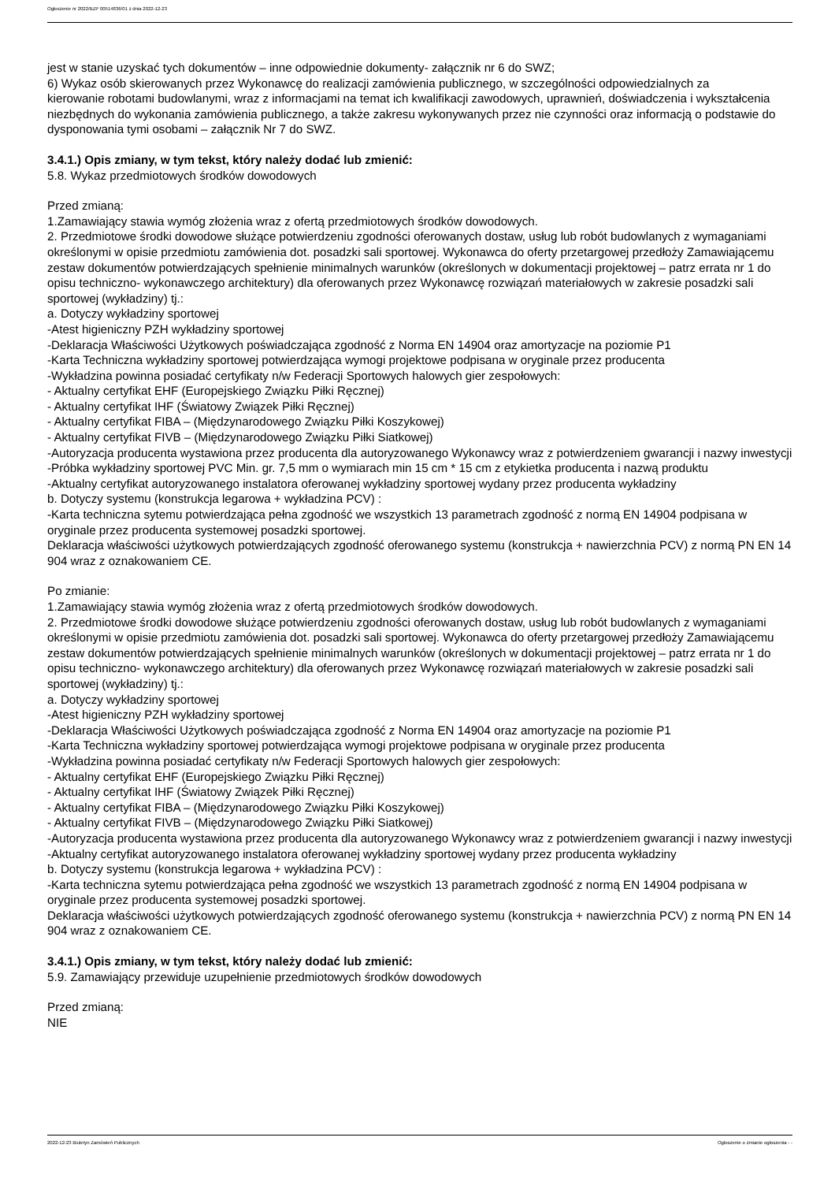Ogłoszenie nr 2022/BZP 00514836/01 z dnia 2022-12-23
jest w stanie uzyskać tych dokumentów – inne odpowiednie dokumenty- załącznik nr 6 do SWZ;
6) Wykaz osób skierowanych przez Wykonawcę do realizacji zamówienia publicznego, w szczególności odpowiedzialnych za
kierowanie robotami budowlanymi, wraz z informacjami na temat ich kwalifikacji zawodowych, uprawnień, doświadczenia i wykształcenia niezbędnych do wykonania zamówienia publicznego, a także zakresu wykonywanych przez nie czynności oraz informacją o podstawie do dysponowania tymi osobami – załącznik Nr 7 do SWZ.
3.4.1.) Opis zmiany, w tym tekst, który należy dodać lub zmienić:
5.8. Wykaz przedmiotowych środków dowodowych
Przed zmianą:
1.Zamawiający stawia wymóg złożenia wraz z ofertą przedmiotowych środków dowodowych.
2. Przedmiotowe środki dowodowe służące potwierdzeniu zgodności oferowanych dostaw, usług lub robót budowlanych z wymaganiami określonymi w opisie przedmiotu zamówienia dot. posadzki sali sportowej. Wykonawca do oferty przetargowej przedłoży Zamawiającemu zestaw dokumentów potwierdzających spełnienie minimalnych warunków (określonych w dokumentacji projektowej – patrz errata nr 1 do opisu techniczno- wykonawczego architektury) dla oferowanych przez Wykonawcę rozwiązań materiałowych w zakresie posadzki sali sportowej (wykładziny) tj.:
a. Dotyczy wykładziny sportowej
-Atest higieniczny PZH wykładziny sportowej
-Deklaracja Właściwości Użytkowych poświadczająca zgodność z Norma EN 14904 oraz amortyzacje na poziomie P1
-Karta Techniczna wykładziny sportowej potwierdzająca wymogi projektowe podpisana w oryginale przez producenta
-Wykładzina powinna posiadać certyfikaty n/w Federacji Sportowych halowych gier zespołowych:
- Aktualny certyfikat EHF (Europejskiego Związku Piłki Ręcznej)
- Aktualny certyfikat IHF (Światowy Związek Piłki Ręcznej)
- Aktualny certyfikat FIBA – (Międzynarodowego Związku Piłki Koszykowej)
- Aktualny certyfikat FIVB – (Międzynarodowego Związku Piłki Siatkowej)
-Autoryzacja producenta wystawiona przez producenta dla autoryzowanego Wykonawcy wraz z potwierdzeniem gwarancji i nazwy inwestycji
-Próbka wykładziny sportowej PVC Min. gr. 7,5 mm o wymiarach min 15 cm * 15 cm z etykietka producenta i nazwą produktu
-Aktualny certyfikat autoryzowanego instalatora oferowanej wykładziny sportowej wydany przez producenta wykładziny
b. Dotyczy systemu (konstrukcja legarowa + wykładzina PCV) :
-Karta techniczna sytemu potwierdzająca pełna zgodność we wszystkich 13 parametrach zgodność z normą EN 14904 podpisana w oryginale przez producenta systemowej posadzki sportowej.
Deklaracja właściwości użytkowych potwierdzających zgodność oferowanego systemu (konstrukcja + nawierzchnia PCV) z normą PN EN 14 904 wraz z oznakowaniem CE.
Po zmianie:
1.Zamawiający stawia wymóg złożenia wraz z ofertą przedmiotowych środków dowodowych.
2. Przedmiotowe środki dowodowe służące potwierdzeniu zgodności oferowanych dostaw, usług lub robót budowlanych z wymaganiami określonymi w opisie przedmiotu zamówienia dot. posadzki sali sportowej. Wykonawca do oferty przetargowej przedłoży Zamawiającemu zestaw dokumentów potwierdzających spełnienie minimalnych warunków (określonych w dokumentacji projektowej – patrz errata nr 1 do opisu techniczno- wykonawczego architektury) dla oferowanych przez Wykonawcę rozwiązań materiałowych w zakresie posadzki sali sportowej (wykładziny) tj.:
a. Dotyczy wykładziny sportowej
-Atest higieniczny PZH wykładziny sportowej
-Deklaracja Właściwości Użytkowych poświadczająca zgodność z Norma EN 14904 oraz amortyzacje na poziomie P1
-Karta Techniczna wykładziny sportowej potwierdzająca wymogi projektowe podpisana w oryginale przez producenta
-Wykładzina powinna posiadać certyfikaty n/w Federacji Sportowych halowych gier zespołowych:
- Aktualny certyfikat EHF (Europejskiego Związku Piłki Ręcznej)
- Aktualny certyfikat IHF (Światowy Związek Piłki Ręcznej)
- Aktualny certyfikat FIBA – (Międzynarodowego Związku Piłki Koszykowej)
- Aktualny certyfikat FIVB – (Międzynarodowego Związku Piłki Siatkowej)
-Autoryzacja producenta wystawiona przez producenta dla autoryzowanego Wykonawcy wraz z potwierdzeniem gwarancji i nazwy inwestycji
-Aktualny certyfikat autoryzowanego instalatora oferowanej wykładziny sportowej wydany przez producenta wykładziny
b. Dotyczy systemu (konstrukcja legarowa + wykładzina PCV) :
-Karta techniczna sytemu potwierdzająca pełna zgodność we wszystkich 13 parametrach zgodność z normą EN 14904 podpisana w oryginale przez producenta systemowej posadzki sportowej.
Deklaracja właściwości użytkowych potwierdzających zgodność oferowanego systemu (konstrukcja + nawierzchnia PCV) z normą PN EN 14 904 wraz z oznakowaniem CE.
3.4.1.) Opis zmiany, w tym tekst, który należy dodać lub zmienić:
5.9. Zamawiający przewiduje uzupełnienie przedmiotowych środków dowodowych
Przed zmianą:
NIE
2022-12-23 Biuletyn Zamówień Publicznych Ogłoszenie o zmianie ogłoszenia - -